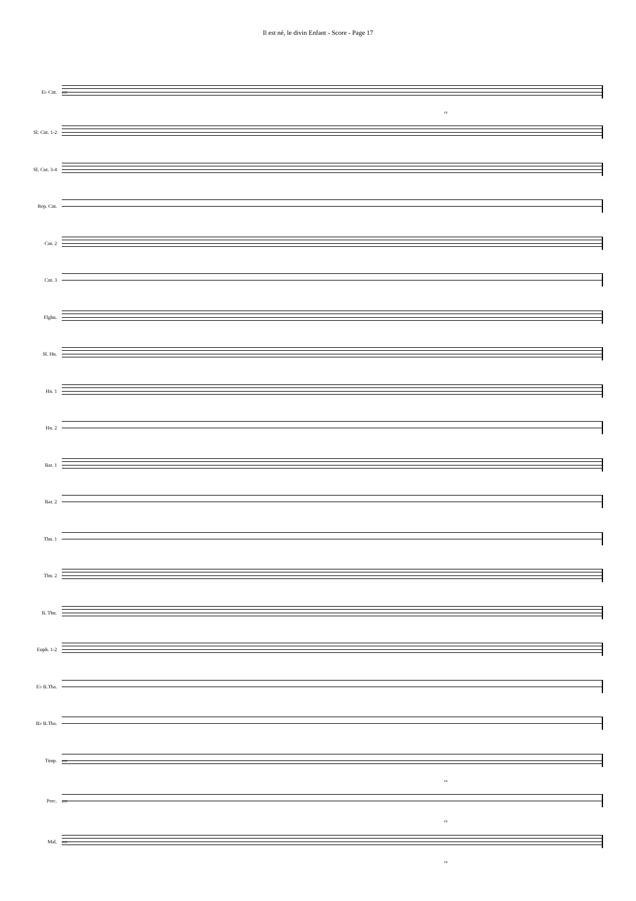Il est né, le divin Enfant - Score - Page 17
E♭ Cnt.
203
rit.
Sl. Cnt. 1-2
Sl. Cnt. 3-4
Rep. Cnt.
Cnt. 2
Cnt. 3
Flghn.
Sl. Hn.
Hn. 1
Hn. 2
Bar. 1
Bar. 2
Tbn. 1
Tbn. 2
B. Tbn.
Euph. 1-2
E♭ B.Tba.
B♭ B.Tba.
Timp.
203
rit.
Perc.
203
rit.
Mal.
203
rit.